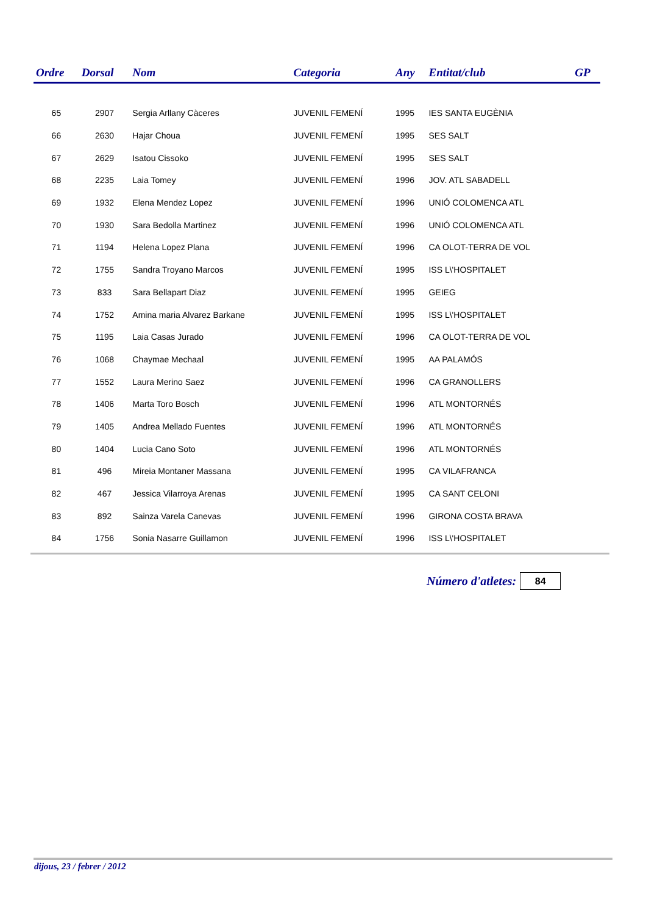| Ordre | Dorsal | Nom | Categoria | Any | Entitat/club | GP |
| --- | --- | --- | --- | --- | --- | --- |
| 65 | 2907 | Sergia Arllany Càceres | JUVENIL FEMENÍ | 1995 | IES SANTA EUGÈNIA | |
| 66 | 2630 | Hajar Choua | JUVENIL FEMENÍ | 1995 | SES SALT | |
| 67 | 2629 | Isatou Cissoko | JUVENIL FEMENÍ | 1995 | SES SALT | |
| 68 | 2235 | Laia Tomey | JUVENIL FEMENÍ | 1996 | JOV. ATL SABADELL | |
| 69 | 1932 | Elena Mendez Lopez | JUVENIL FEMENÍ | 1996 | UNIÓ COLOMENCA ATL | |
| 70 | 1930 | Sara Bedolla Martinez | JUVENIL FEMENÍ | 1996 | UNIÓ COLOMENCA ATL | |
| 71 | 1194 | Helena Lopez Plana | JUVENIL FEMENÍ | 1996 | CA OLOT-TERRA DE VOL | |
| 72 | 1755 | Sandra Troyano Marcos | JUVENIL FEMENÍ | 1995 | ISS L\'HOSPITALET | |
| 73 | 833 | Sara Bellapart Diaz | JUVENIL FEMENÍ | 1995 | GEIEG | |
| 74 | 1752 | Amina maria Alvarez Barkane | JUVENIL FEMENÍ | 1995 | ISS L\'HOSPITALET | |
| 75 | 1195 | Laia Casas Jurado | JUVENIL FEMENÍ | 1996 | CA OLOT-TERRA DE VOL | |
| 76 | 1068 | Chaymae Mechaal | JUVENIL FEMENÍ | 1995 | AA PALAMÓS | |
| 77 | 1552 | Laura Merino Saez | JUVENIL FEMENÍ | 1996 | CA GRANOLLERS | |
| 78 | 1406 | Marta Toro Bosch | JUVENIL FEMENÍ | 1996 | ATL MONTORNÉS | |
| 79 | 1405 | Andrea Mellado Fuentes | JUVENIL FEMENÍ | 1996 | ATL MONTORNÉS | |
| 80 | 1404 | Lucia Cano Soto | JUVENIL FEMENÍ | 1996 | ATL MONTORNÉS | |
| 81 | 496 | Mireia Montaner Massana | JUVENIL FEMENÍ | 1995 | CA VILAFRANCA | |
| 82 | 467 | Jessica Vilarroya Arenas | JUVENIL FEMENÍ | 1995 | CA SANT CELONI | |
| 83 | 892 | Sainza Varela Canevas | JUVENIL FEMENÍ | 1996 | GIRONA COSTA BRAVA | |
| 84 | 1756 | Sonia Nasarre Guillamon | JUVENIL FEMENÍ | 1996 | ISS L\'HOSPITALET | |
Número d'atletes: 84
dijous, 23 / febrer / 2012